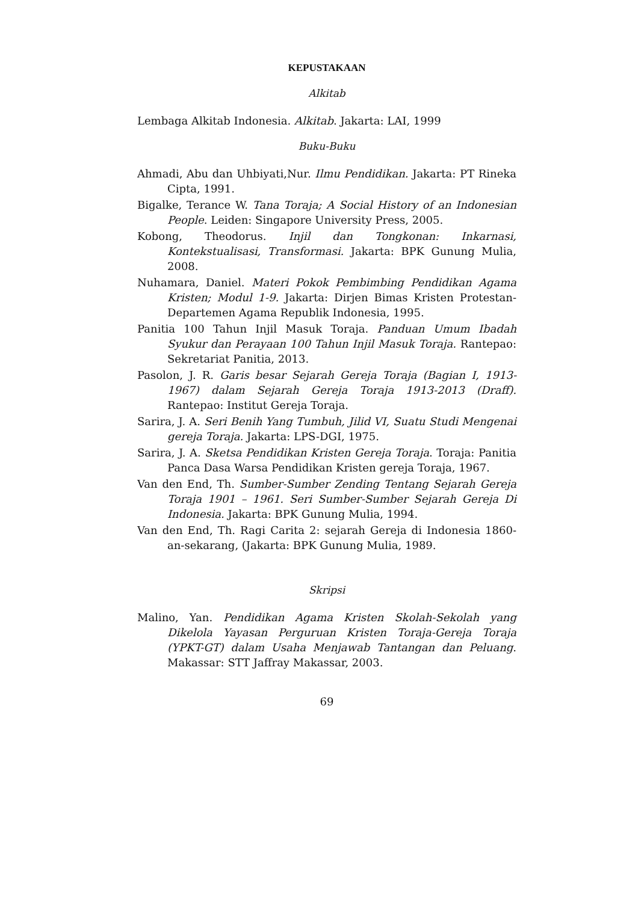KEPUSTAKAAN
Alkitab
Lembaga Alkitab Indonesia. Alkitab. Jakarta: LAI, 1999
Buku-Buku
Ahmadi, Abu dan Uhbiyati,Nur. Ilmu Pendidikan. Jakarta: PT Rineka Cipta, 1991.
Bigalke, Terance W. Tana Toraja; A Social History of an Indonesian People. Leiden: Singapore University Press, 2005.
Kobong, Theodorus. Injil dan Tongkonan: Inkarnasi, Kontekstualisasi, Transformasi. Jakarta: BPK Gunung Mulia, 2008.
Nuhamara, Daniel. Materi Pokok Pembimbing Pendidikan Agama Kristen; Modul 1-9. Jakarta: Dirjen Bimas Kristen Protestan-Departemen Agama Republik Indonesia, 1995.
Panitia 100 Tahun Injil Masuk Toraja. Panduan Umum Ibadah Syukur dan Perayaan 100 Tahun Injil Masuk Toraja. Rantepao: Sekretariat Panitia, 2013.
Pasolon, J. R. Garis besar Sejarah Gereja Toraja (Bagian I, 1913-1967) dalam Sejarah Gereja Toraja 1913-2013 (Draff). Rantepao: Institut Gereja Toraja.
Sarira, J. A. Seri Benih Yang Tumbuh, Jilid VI, Suatu Studi Mengenai gereja Toraja. Jakarta: LPS-DGI, 1975.
Sarira, J. A. Sketsa Pendidikan Kristen Gereja Toraja. Toraja: Panitia Panca Dasa Warsa Pendidikan Kristen gereja Toraja, 1967.
Van den End, Th. Sumber-Sumber Zending Tentang Sejarah Gereja Toraja 1901 – 1961. Seri Sumber-Sumber Sejarah Gereja Di Indonesia. Jakarta: BPK Gunung Mulia, 1994.
Van den End, Th. Ragi Carita 2: sejarah Gereja di Indonesia 1860-an-sekarang, (Jakarta: BPK Gunung Mulia, 1989.
Skripsi
Malino, Yan. Pendidikan Agama Kristen Skolah-Sekolah yang Dikelola Yayasan Perguruan Kristen Toraja-Gereja Toraja (YPKT-GT) dalam Usaha Menjawab Tantangan dan Peluang. Makassar: STT Jaffray Makassar, 2003.
69